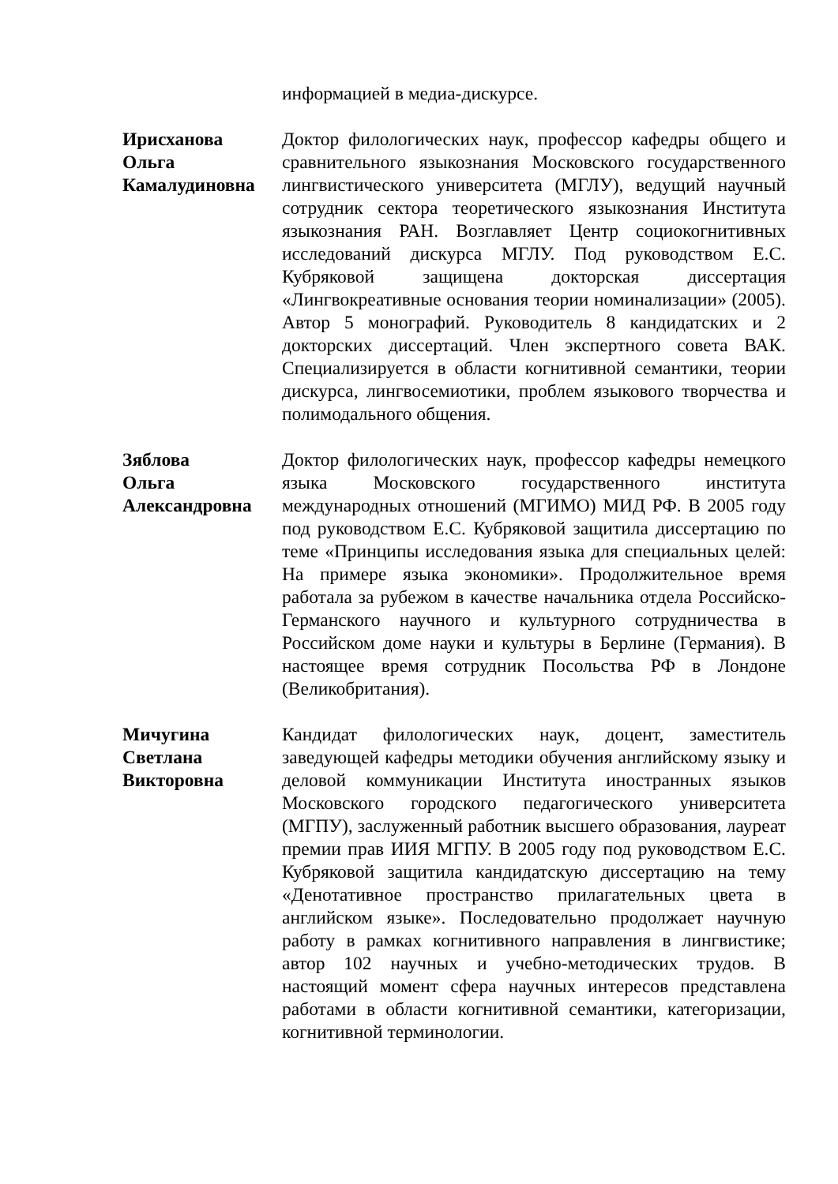информацией в медиа-дискурсе.
Ирисханова
Ольга
Камалудиновна
Доктор филологических наук, профессор кафедры общего и сравнительного языкознания Московского государственного лингвистического университета (МГЛУ), ведущий научный сотрудник сектора теоретического языкознания Института языкознания РАН. Возглавляет Центр социокогнитивных исследований дискурса МГЛУ. Под руководством Е.С. Кубряковой защищена докторская диссертация «Лингвокреативные основания теории номинализации» (2005). Автор 5 монографий. Руководитель 8 кандидатских и 2 докторских диссертаций. Член экспертного совета ВАК. Специализируется в области когнитивной семантики, теории дискурса, лингвосемиотики, проблем языкового творчества и полимодального общения.
Зяблова
Ольга
Александровна
Доктор филологических наук, профессор кафедры немецкого языка Московского государственного института международных отношений (МГИМО) МИД РФ. В 2005 году под руководством Е.С. Кубряковой защитила диссертацию по теме «Принципы исследования языка для специальных целей: На примере языка экономики». Продолжительное время работала за рубежом в качестве начальника отдела Российско-Германского научного и культурного сотрудничества в Российском доме науки и культуры в Берлине (Германия). В настоящее время сотрудник Посольства РФ в Лондоне (Великобритания).
Мичугина
Светлана
Викторовна
Кандидат филологических наук, доцент, заместитель заведующей кафедры методики обучения английскому языку и деловой коммуникации Института иностранных языков Московского городского педагогического университета (МГПУ), заслуженный работник высшего образования, лауреат премии прав ИИЯ МГПУ. В 2005 году под руководством Е.С. Кубряковой защитила кандидатскую диссертацию на тему «Денотативное пространство прилагательных цвета в английском языке». Последовательно продолжает научную работу в рамках когнитивного направления в лингвистике; автор 102 научных и учебно-методических трудов. В настоящий момент сфера научных интересов представлена работами в области когнитивной семантики, категоризации, когнитивной терминологии.